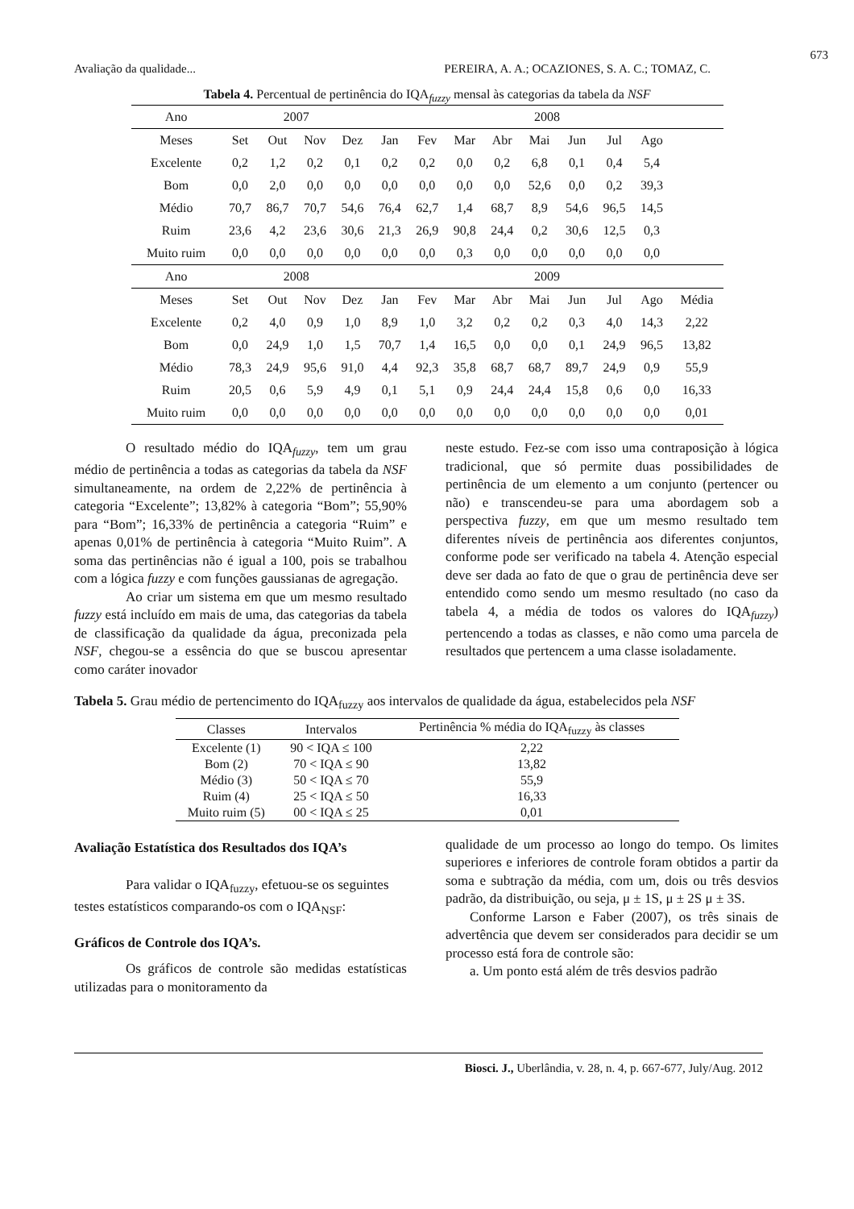673
Avaliação da qualidade... PEREIRA, A. A.; OCAZIONES, S. A. C.; TOMAZ, C.
Tabela 4. Percentual de pertinência do IQA<sub>fuzzy</sub> mensal às categorias da tabela da NSF
| Ano | 2007 | | | | 2008 | | | | | | | | |
| Meses | Set | Out | Nov | Dez | Jan | Fev | Mar | Abr | Mai | Jun | Jul | Ago | |
| Excelente | 0,2 | 1,2 | 0,2 | 0,1 | 0,2 | 0,2 | 0,0 | 0,2 | 6,8 | 0,1 | 0,4 | 5,4 | |
| Bom | 0,0 | 2,0 | 0,0 | 0,0 | 0,0 | 0,0 | 0,0 | 0,0 | 52,6 | 0,0 | 0,2 | 39,3 | |
| Médio | 70,7 | 86,7 | 70,7 | 54,6 | 76,4 | 62,7 | 1,4 | 68,7 | 8,9 | 54,6 | 96,5 | 14,5 | |
| Ruim | 23,6 | 4,2 | 23,6 | 30,6 | 21,3 | 26,9 | 90,8 | 24,4 | 0,2 | 30,6 | 12,5 | 0,3 | |
| Muito ruim | 0,0 | 0,0 | 0,0 | 0,0 | 0,0 | 0,0 | 0,3 | 0,0 | 0,0 | 0,0 | 0,0 | 0,0 | |
| Ano | 2008 | | | | 2009 | | | | | | | | |
| Meses | Set | Out | Nov | Dez | Jan | Fev | Mar | Abr | Mai | Jun | Jul | Ago | Média |
| Excelente | 0,2 | 4,0 | 0,9 | 1,0 | 8,9 | 1,0 | 3,2 | 0,2 | 0,2 | 0,3 | 4,0 | 14,3 | 2,22 |
| Bom | 0,0 | 24,9 | 1,0 | 1,5 | 70,7 | 1,4 | 16,5 | 0,0 | 0,0 | 0,1 | 24,9 | 96,5 | 13,82 |
| Médio | 78,3 | 24,9 | 95,6 | 91,0 | 4,4 | 92,3 | 35,8 | 68,7 | 68,7 | 89,7 | 24,9 | 0,9 | 55,9 |
| Ruim | 20,5 | 0,6 | 5,9 | 4,9 | 0,1 | 5,1 | 0,9 | 24,4 | 24,4 | 15,8 | 0,6 | 0,0 | 16,33 |
| Muito ruim | 0,0 | 0,0 | 0,0 | 0,0 | 0,0 | 0,0 | 0,0 | 0,0 | 0,0 | 0,0 | 0,0 | 0,0 | 0,01 |
O resultado médio do IQA<sub>fuzzy</sub>, tem um grau médio de pertinência a todas as categorias da tabela da NSF simultaneamente, na ordem de 2,22% de pertinência à categoria “Excelente”; 13,82% à categoria “Bom”; 55,90% para “Bom”; 16,33% de pertinência a categoria “Ruim” e apenas 0,01% de pertinência à categoria “Muito Ruim”. A soma das pertinências não é igual a 100, pois se trabalhou com a lógica fuzzy e com funções gaussianas de agregação.
Ao criar um sistema em que um mesmo resultado fuzzy está incluído em mais de uma, das categorias da tabela de classificação da qualidade da água, preconizada pela NSF, chegou-se a essência do que se buscou apresentar como caráter inovador
neste estudo. Fez-se com isso uma contraposição à lógica tradicional, que só permite duas possibilidades de pertinência de um elemento a um conjunto (pertencer ou não) e transcendeu-se para uma abordagem sob a perspectiva fuzzy, em que um mesmo resultado tem diferentes níveis de pertinência aos diferentes conjuntos, conforme pode ser verificado na tabela 4. Atenção especial deve ser dada ao fato de que o grau de pertinência deve ser entendido como sendo um mesmo resultado (no caso da tabela 4, a média de todos os valores do IQA<sub>fuzzy</sub>) pertencendo a todas as classes, e não como uma parcela de resultados que pertencem a uma classe isoladamente.
Tabela 5. Grau médio de pertencimento do IQA<sub>fuzzy</sub> aos intervalos de qualidade da água, estabelecidos pela NSF
| Classes | Intervalos | Pertinência % média do IQA<sub>fuzzy</sub> às classes |
| --- | --- | --- |
| Excelente (1) | 90 < IQA ≤ 100 | 2,22 |
| Bom (2) | 70 < IQA ≤ 90 | 13,82 |
| Médio (3) | 50 < IQA ≤ 70 | 55,9 |
| Ruim (4) | 25 < IQA ≤ 50 | 16,33 |
| Muito ruim (5) | 00 < IQA ≤ 25 | 0,01 |
Avaliação Estatística dos Resultados dos IQA’s
Para validar o IQA<sub>fuzzy</sub>, efetuou-se os seguintes testes estatísticos comparando-os com o IQA<sub>NSF</sub>:
Gráficos de Controle dos IQA’s.
Os gráficos de controle são medidas estatísticas utilizadas para o monitoramento da
qualidade de um processo ao longo do tempo. Os limites superiores e inferiores de controle foram obtidos a partir da soma e subtração da média, com um, dois ou três desvios padrão, da distribuição, ou seja, μ ± 1S, μ ± 2S μ ± 3S.
Conforme Larson e Faber (2007), os três sinais de advertência que devem ser considerados para decidir se um processo está fora de controle são:
a. Um ponto está além de três desvios padrão
Biosci. J., Uberlândia, v. 28, n. 4, p. 667-677, July/Aug. 2012